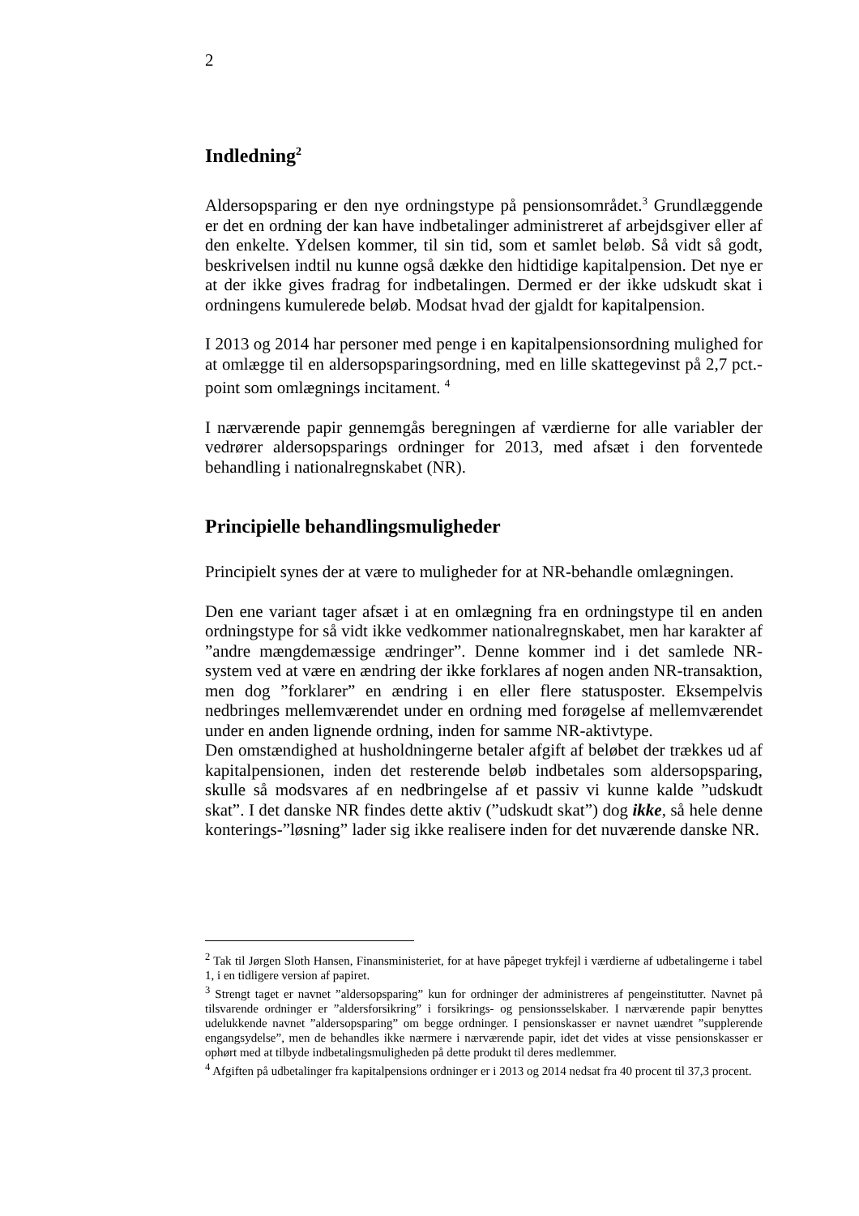2
Indledning<sup>2</sup>
Aldersopsparing er den nye ordningstype på pensionsområdet.<sup>3</sup> Grundlæggende er det en ordning der kan have indbetalinger administreret af arbejdsgiver eller af den enkelte. Ydelsen kommer, til sin tid, som et samlet beløb. Så vidt så godt, beskrivelsen indtil nu kunne også dække den hidtidige kapitalpension. Det nye er at der ikke gives fradrag for indbetalingen. Dermed er der ikke udskudt skat i ordningens kumulerede beløb. Modsat hvad der gjaldt for kapitalpension.
I 2013 og 2014 har personer med penge i en kapitalpensionsordning mulighed for at omlægge til en aldersopsparingsordning, med en lille skattegevinst på 2,7 pct.-point som omlægnings incitament. <sup>4</sup>
I nærværende papir gennemgås beregningen af værdierne for alle variabler der vedrører aldersopsparings ordninger for 2013, med afsæt i den forventede behandling i nationalregnskabet (NR).
Principielle behandlingsmuligheder
Principielt synes der at være to muligheder for at NR-behandle omlægningen.
Den ene variant tager afsæt i at en omlægning fra en ordningstype til en anden ordningstype for så vidt ikke vedkommer nationalregnskabet, men har karakter af ”andre mængdemæssige ændringer”. Denne kommer ind i det samlede NR-system ved at være en ændring der ikke forklares af nogen anden NR-transaktion, men dog ”forklarer” en ændring i en eller flere statusposter. Eksempelvis nedbringes mellemværendet under en ordning med forøgelse af mellemværendet under en anden lignende ordning, inden for samme NR-aktivtype.
Den omstændighed at husholdningerne betaler afgift af beløbet der trækkes ud af kapitalpensionen, inden det resterende beløb indbetales som aldersopsparing, skulle så modsvares af en nedbringelse af et passiv vi kunne kalde ”udskudt skat”. I det danske NR findes dette aktiv (”udskudt skat”) dog ikke, så hele denne konterings-”løsning” lader sig ikke realisere inden for det nuværende danske NR.
<sup>2</sup> Tak til Jørgen Sloth Hansen, Finansministeriet, for at have påpeget trykfejl i værdierne af udbetalingerne i tabel 1, i en tidligere version af papiret.
<sup>3</sup> Strengt taget er navnet ”aldersopsparing” kun for ordninger der administreres af pengeinstitutter. Navnet på tilsvarende ordninger er ”aldersforsikring” i forsikrings- og pensionsselskaber. I nærværende papir benyttes udelukkende navnet ”aldersopsparing” om begge ordninger. I pensionskasser er navnet uændret ”supplerende engangsydelse”, men de behandles ikke nærmere i nærværende papir, idet det vides at visse pensionskasser er ophørt med at tilbyde indbetalingsmuligheden på dette produkt til deres medlemmer.
<sup>4</sup> Afgiften på udbetalinger fra kapitalpensions ordninger er i 2013 og 2014 nedsat fra 40 procent til 37,3 procent.